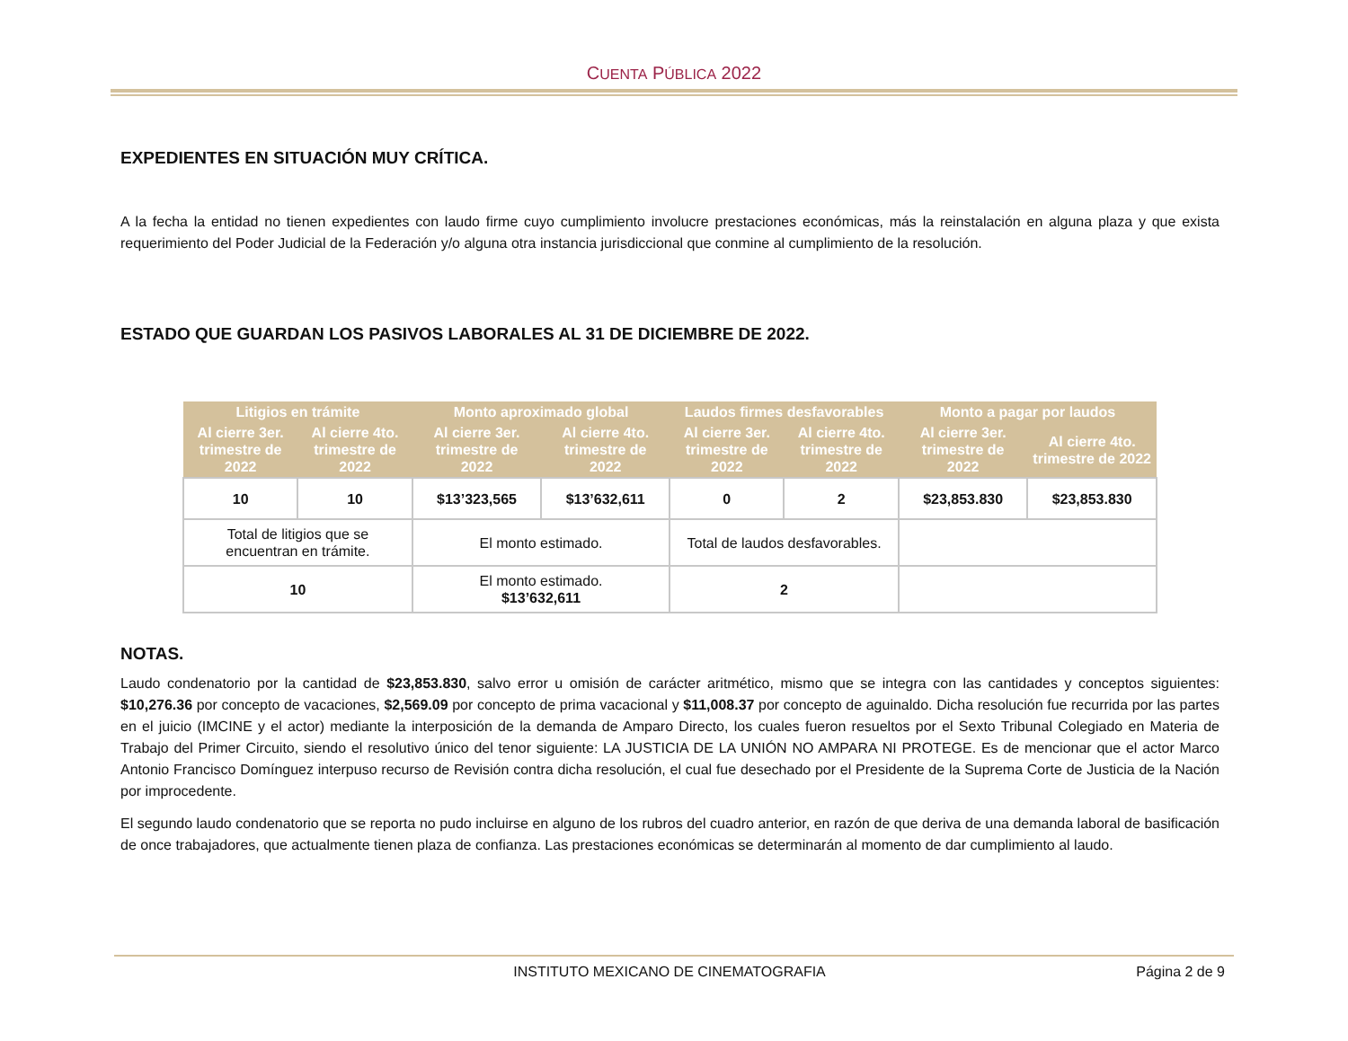CUENTA PÚBLICA 2022
EXPEDIENTES EN SITUACIÓN MUY CRÍTICA.
A la fecha la entidad no tienen expedientes con laudo firme cuyo cumplimiento involucre prestaciones económicas, más la reinstalación en alguna plaza y que exista requerimiento del Poder Judicial de la Federación y/o alguna otra instancia jurisdiccional que conmine al cumplimiento de la resolución.
ESTADO QUE GUARDAN LOS PASIVOS LABORALES AL 31 DE DICIEMBRE DE 2022.
| Litigios en trámite | | Monto aproximado global | | Laudos firmes desfavorables | | Monto a pagar por laudos | |
| --- | --- | --- | --- | --- | --- | --- | --- |
| Al cierre 3er. trimestre de 2022 | Al cierre 4to. trimestre de 2022 | Al cierre 3er. trimestre de 2022 | Al cierre 4to. trimestre de 2022 | Al cierre 3er. trimestre de 2022 | Al cierre 4to. trimestre de 2022 | Al cierre 3er. trimestre de 2022 | Al cierre 4to. trimestre de 2022 |
| 10 | 10 | $13’323,565 | $13’632,611 | 0 | 2 | $23,853.830 | $23,853.830 |
| Total de litigios que se encuentran en trámite. | | El monto estimado. | | Total de laudos desfavorables. | | | |
| 10 | | El monto estimado. $13’632,611 | | 2 | | | |
NOTAS.
Laudo condenatorio por la cantidad de $23,853.830, salvo error u omisión de carácter aritmético, mismo que se integra con las cantidades y conceptos siguientes: $10,276.36 por concepto de vacaciones, $2,569.09 por concepto de prima vacacional y $11,008.37 por concepto de aguinaldo. Dicha resolución fue recurrida por las partes en el juicio (IMCINE y el actor) mediante la interposición de la demanda de Amparo Directo, los cuales fueron resueltos por el Sexto Tribunal Colegiado en Materia de Trabajo del Primer Circuito, siendo el resolutivo único del tenor siguiente: LA JUSTICIA DE LA UNIÓN NO AMPARA NI PROTEGE. Es de mencionar que el actor Marco Antonio Francisco Domínguez interpuso recurso de Revisión contra dicha resolución, el cual fue desechado por el Presidente de la Suprema Corte de Justicia de la Nación por improcedente.
El segundo laudo condenatorio que se reporta no pudo incluirse en alguno de los rubros del cuadro anterior, en razón de que deriva de una demanda laboral de basificación de once trabajadores, que actualmente tienen plaza de confianza. Las prestaciones económicas se determinarán al momento de dar cumplimiento al laudo.
INSTITUTO MEXICANO DE CINEMATOGRAFIA
Página 2 de 9